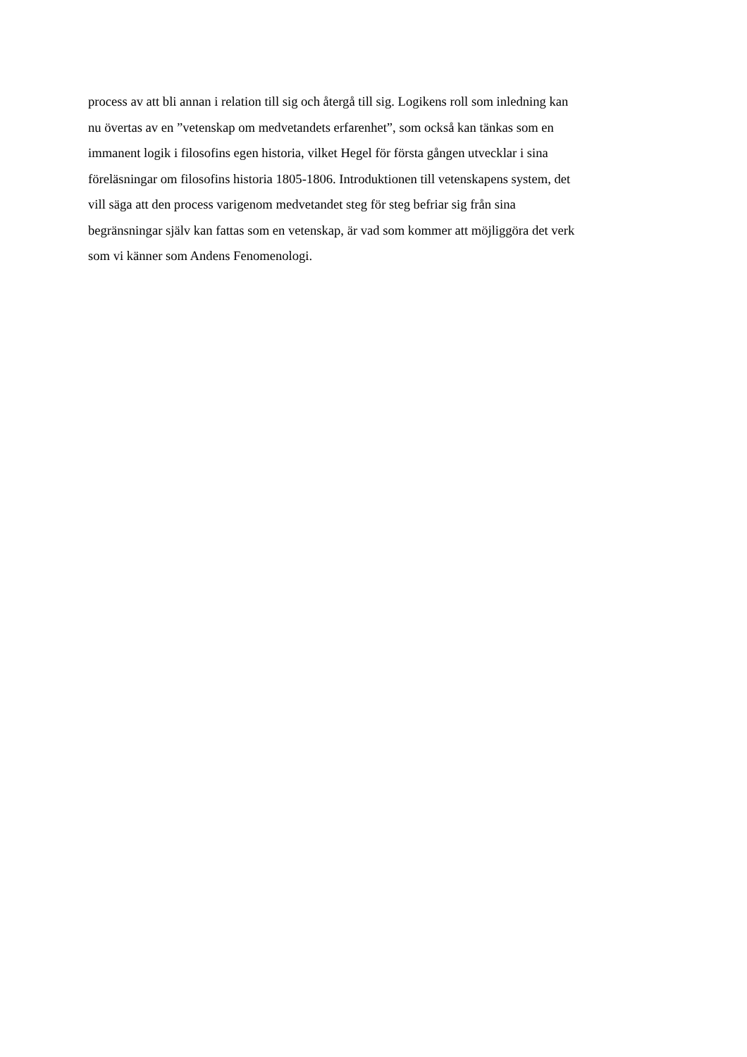process av att bli annan i relation till sig och återgå till sig. Logikens roll som inledning kan
nu övertas av en ”vetenskap om medvetandets erfarenhet”, som också kan tänkas som en
immanent logik i filosofins egen historia, vilket Hegel för första gången utvecklar i sina
föreläsningar om filosofins historia 1805-1806. Introduktionen till vetenskapens system, det
vill säga att den process varigenom medvetandet steg för steg befriar sig från sina
begränsningar själv kan fattas som en vetenskap, är vad som kommer att möjliggöra det verk
som vi känner som Andens Fenomenologi.